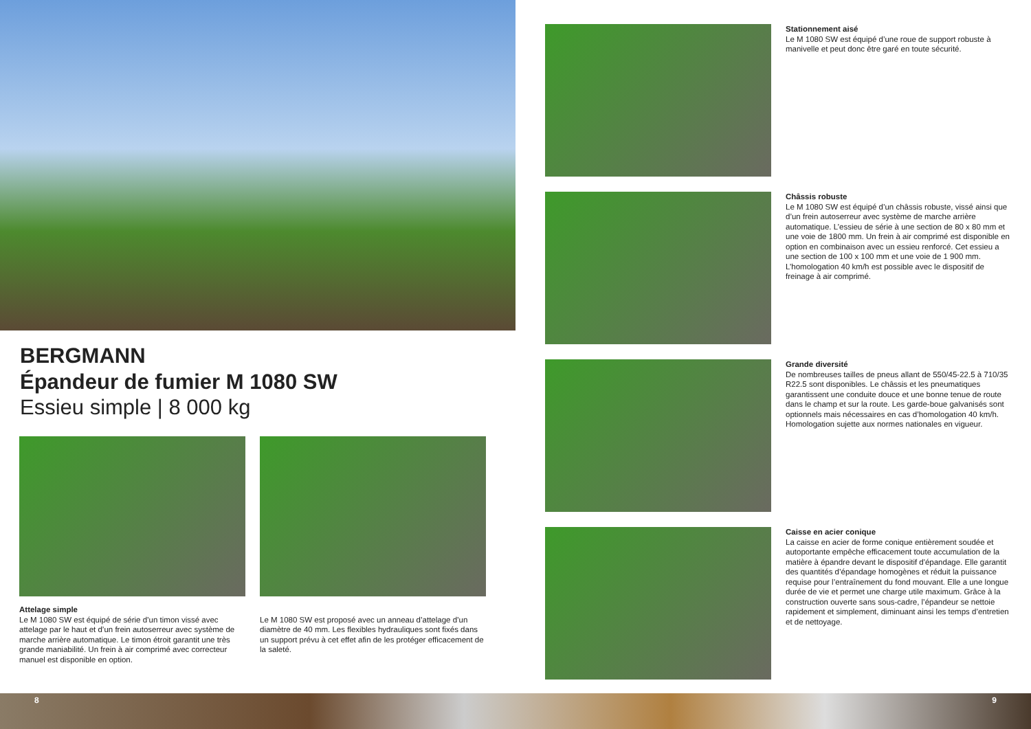BERGMANN
Épandeur de fumier M 1080 SW
Essieu simple | 8 000 kg
Attelage simple
Le M 1080 SW est équipé de série d’un timon vissé avec attelage par le haut et d’un frein autoserreur avec système de marche arrière automatique. Le timon étroit garantit une très grande maniabilité. Un frein à air comprimé avec correcteur manuel est disponible en option.
Le M 1080 SW est proposé avec un anneau d’attelage d’un diamètre de 40 mm. Les flexibles hydrauliques sont fixés dans un support prévu à cet effet afin de les protéger efficacement de la saleté.
Stationnement aisé
Le M 1080 SW est équipé d’une roue de support robuste à manivelle et peut donc être garé en toute sécurité.
Châssis robuste
Le M 1080 SW est équipé d’un châssis robuste, vissé ainsi que d’un frein autoserreur avec système de marche arrière automatique. L’essieu de série à une section de 80 x 80 mm et une voie de 1800 mm. Un frein à air comprimé est disponible en option en combinaison avec un essieu renforcé. Cet essieu a une section de 100 x 100 mm et une voie de 1 900 mm. L’homologation 40 km/h est possible avec le dispositif de freinage à air comprimé.
Grande diversité
De nombreuses tailles de pneus allant de 550/45-22.5 à 710/35 R22.5 sont disponibles. Le châssis et les pneumatiques garantissent une conduite douce et une bonne tenue de route dans le champ et sur la route. Les garde-boue galvanisés sont optionnels mais nécessaires en cas d’homologation 40 km/h. Homologation sujette aux normes nationales en vigueur.
Caisse en acier conique
La caisse en acier de forme conique entièrement soudée et autoportante empêche efficacement toute accumulation de la matière à épandre devant le dispositif d'épandage. Elle garantit des quantités d’épandage homogènes et réduit la puissance requise pour l’entraînement du fond mouvant. Elle a une longue durée de vie et permet une charge utile maximum. Grâce à la construction ouverte sans sous-cadre, l’épandeur se nettoie rapidement et simplement, diminuant ainsi les temps d’entretien et de nettoyage.
8 9